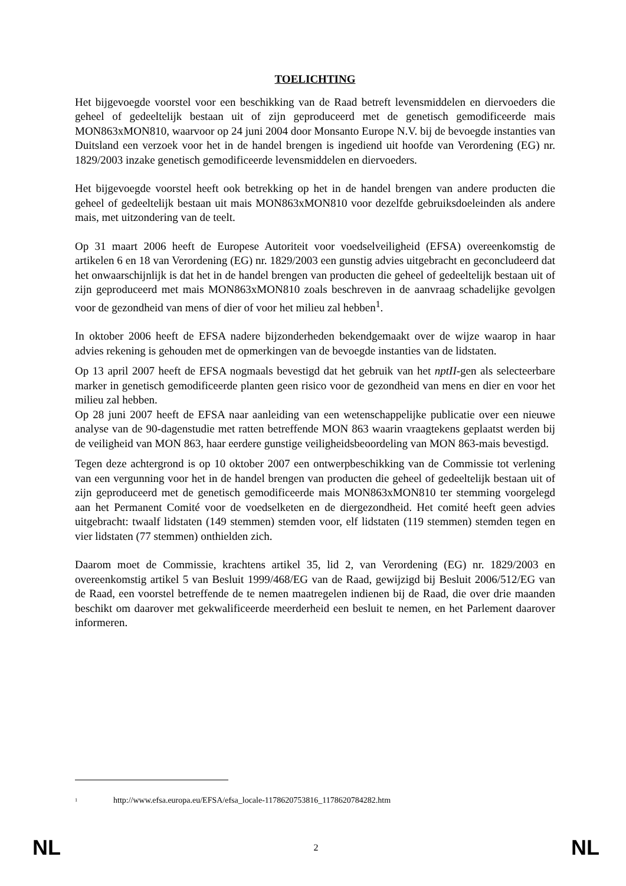TOELICHTING
Het bijgevoegde voorstel voor een beschikking van de Raad betreft levensmiddelen en diervoeders die geheel of gedeeltelijk bestaan uit of zijn geproduceerd met de genetisch gemodificeerde mais MON863xMON810, waarvoor op 24 juni 2004 door Monsanto Europe N.V. bij de bevoegde instanties van Duitsland een verzoek voor het in de handel brengen is ingediend uit hoofde van Verordening (EG) nr. 1829/2003 inzake genetisch gemodificeerde levensmiddelen en diervoeders.
Het bijgevoegde voorstel heeft ook betrekking op het in de handel brengen van andere producten die geheel of gedeeltelijk bestaan uit mais MON863xMON810 voor dezelfde gebruiksdoeleinden als andere mais, met uitzondering van de teelt.
Op 31 maart 2006 heeft de Europese Autoriteit voor voedselveiligheid (EFSA) overeenkomstig de artikelen 6 en 18 van Verordening (EG) nr. 1829/2003 een gunstig advies uitgebracht en geconcludeerd dat het onwaarschijnlijk is dat het in de handel brengen van producten die geheel of gedeeltelijk bestaan uit of zijn geproduceerd met mais MON863xMON810 zoals beschreven in de aanvraag schadelijke gevolgen voor de gezondheid van mens of dier of voor het milieu zal hebben<sup>1</sup>.
In oktober 2006 heeft de EFSA nadere bijzonderheden bekendgemaakt over de wijze waarop in haar advies rekening is gehouden met de opmerkingen van de bevoegde instanties van de lidstaten.
Op 13 april 2007 heeft de EFSA nogmaals bevestigd dat het gebruik van het nptII-gen als selecteerbare marker in genetisch gemodificeerde planten geen risico voor de gezondheid van mens en dier en voor het milieu zal hebben.
Op 28 juni 2007 heeft de EFSA naar aanleiding van een wetenschappelijke publicatie over een nieuwe analyse van de 90-dagenstudie met ratten betreffende MON 863 waarin vraagtekens geplaatst werden bij de veiligheid van MON 863, haar eerdere gunstige veiligheidsbeoordeling van MON 863-mais bevestigd.
Tegen deze achtergrond is op 10 oktober 2007 een ontwerpbeschikking van de Commissie tot verlening van een vergunning voor het in de handel brengen van producten die geheel of gedeeltelijk bestaan uit of zijn geproduceerd met de genetisch gemodificeerde mais MON863xMON810 ter stemming voorgelegd aan het Permanent Comité voor de voedselketen en de diergezondheid. Het comité heeft geen advies uitgebracht: twaalf lidstaten (149 stemmen) stemden voor, elf lidstaten (119 stemmen) stemden tegen en vier lidstaten (77 stemmen) onthielden zich.
Daarom moet de Commissie, krachtens artikel 35, lid 2, van Verordening (EG) nr. 1829/2003 en overeenkomstig artikel 5 van Besluit 1999/468/EG van de Raad, gewijzigd bij Besluit 2006/512/EG van de Raad, een voorstel betreffende de te nemen maatregelen indienen bij de Raad, die over drie maanden beschikt om daarover met gekwalificeerde meerderheid een besluit te nemen, en het Parlement daarover informeren.
<sup>1</sup> http://www.efsa.europa.eu/EFSA/efsa_locale-1178620753816_1178620784282.htm
NL 2 NL